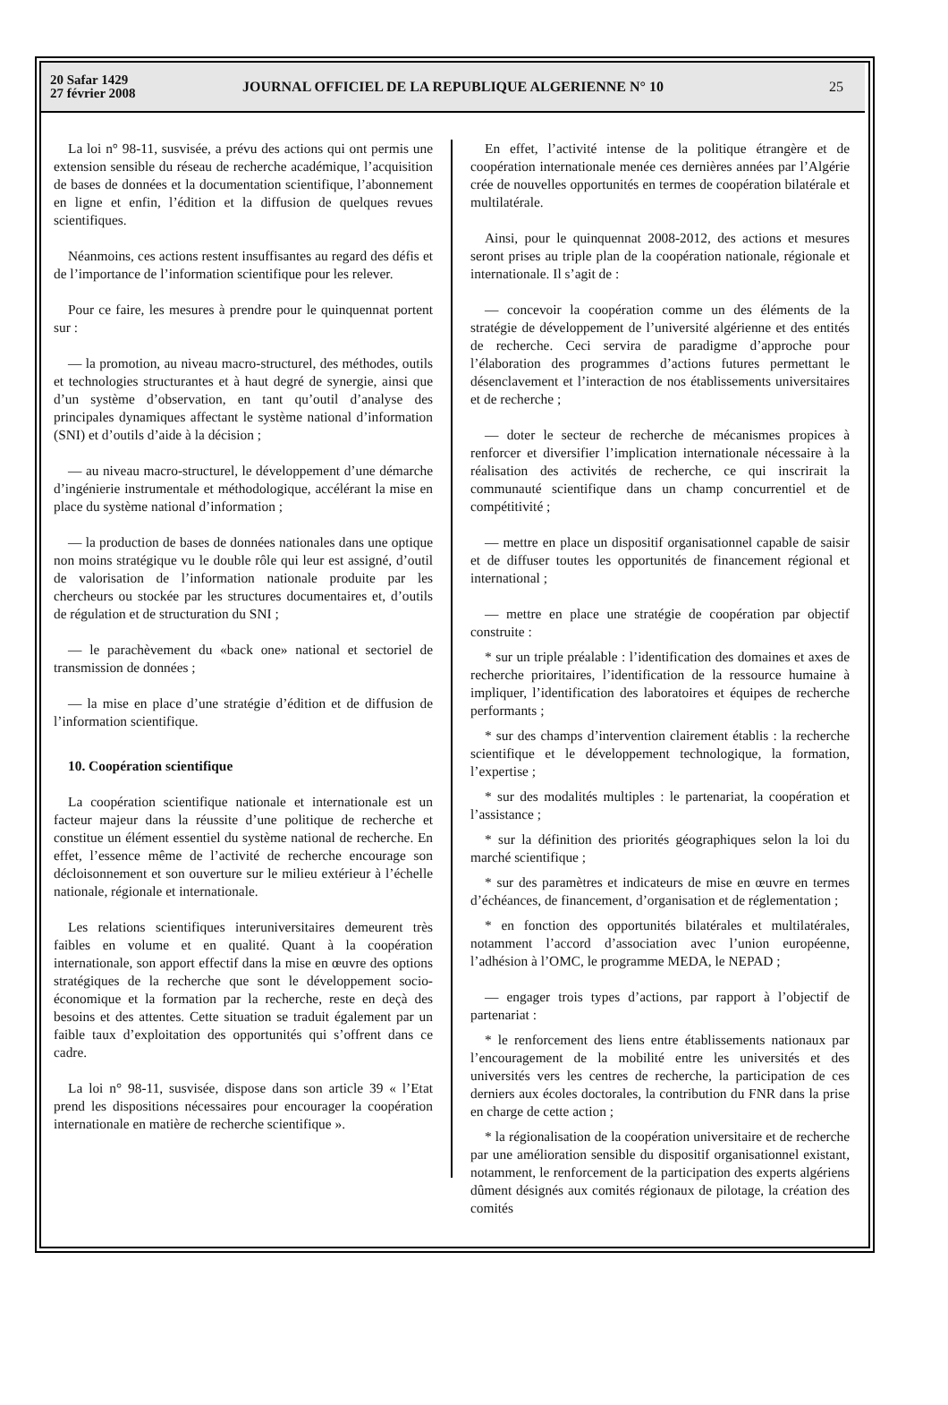20 Safar 1429
27 février 2008
JOURNAL OFFICIEL DE LA REPUBLIQUE ALGERIENNE N° 10
25
La loi n° 98-11, susvisée, a prévu des actions qui ont permis une extension sensible du réseau de recherche académique, l’acquisition de bases de données et la documentation scientifique, l’abonnement en ligne et enfin, l’édition et la diffusion de quelques revues scientifiques.
Néanmoins, ces actions restent insuffisantes au regard des défis et de l’importance de l’information scientifique pour les relever.
Pour ce faire, les mesures à prendre pour le quinquennat portent sur :
— la promotion, au niveau macro-structurel, des méthodes, outils et technologies structurantes et à haut degré de synergie, ainsi que d’un système d’observation, en tant qu’outil d’analyse des principales dynamiques affectant le système national d’information (SNI) et d’outils d’aide à la décision ;
— au niveau macro-structurel, le développement d’une démarche d’ingénierie instrumentale et méthodologique, accélérant la mise en place du système national d’information ;
— la production de bases de données nationales dans une optique non moins stratégique vu le double rôle qui leur est assigné, d’outil de valorisation de l’information nationale produite par les chercheurs ou stockée par les structures documentaires et, d’outils de régulation et de structuration du SNI ;
— le parachèvement du «back one» national et sectoriel de transmission de données ;
— la mise en place d’une stratégie d’édition et de diffusion de l’information scientifique.
10. Coopération scientifique
La coopération scientifique nationale et internationale est un facteur majeur dans la réussite d’une politique de recherche et constitue un élément essentiel du système national de recherche. En effet, l’essence même de l’activité de recherche encourage son décloisonnement et son ouverture sur le milieu extérieur à l’échelle nationale, régionale et internationale.
Les relations scientifiques interuniversitaires demeurent très faibles en volume et en qualité. Quant à la coopération internationale, son apport effectif dans la mise en œuvre des options stratégiques de la recherche que sont le développement socio-économique et la formation par la recherche, reste en deçà des besoins et des attentes. Cette situation se traduit également par un faible taux d’exploitation des opportunités qui s’offrent dans ce cadre.
La loi n° 98-11, susvisée, dispose dans son article 39 « l’Etat prend les dispositions nécessaires pour encourager la coopération internationale en matière de recherche scientifique ».
En effet, l’activité intense de la politique étrangère et de coopération internationale menée ces dernières années par l’Algérie crée de nouvelles opportunités en termes de coopération bilatérale et multilatérale.
Ainsi, pour le quinquennat 2008-2012, des actions et mesures seront prises au triple plan de la coopération nationale, régionale et internationale. Il s’agit de :
— concevoir la coopération comme un des éléments de la stratégie de développement de l’université algérienne et des entités de recherche. Ceci servira de paradigme d’approche pour l’élaboration des programmes d’actions futures permettant le désenclavement et l’interaction de nos établissements universitaires et de recherche ;
— doter le secteur de recherche de mécanismes propices à renforcer et diversifier l’implication internationale nécessaire à la réalisation des activités de recherche, ce qui inscrirait la communauté scientifique dans un champ concurrentiel et de compétitivité ;
— mettre en place un dispositif organisationnel capable de saisir et de diffuser toutes les opportunités de financement régional et international ;
— mettre en place une stratégie de coopération par objectif construite :
* sur un triple préalable : l’identification des domaines et axes de recherche prioritaires, l’identification de la ressource humaine à impliquer, l’identification des laboratoires et équipes de recherche performants ;
* sur des champs d’intervention clairement établis : la recherche scientifique et le développement technologique, la formation, l’expertise ;
* sur des modalités multiples : le partenariat, la coopération et l’assistance ;
* sur la définition des priorités géographiques selon la loi du marché scientifique ;
* sur des paramètres et indicateurs de mise en œuvre en termes d’échéances, de financement, d’organisation et de réglementation ;
* en fonction des opportunités bilatérales et multilatérales, notamment l’accord d’association avec l’union européenne, l’adhésion à l’OMC, le programme MEDA, le NEPAD ;
— engager trois types d’actions, par rapport à l’objectif de partenariat :
* le renforcement des liens entre établissements nationaux par l’encouragement de la mobilité entre les universités et des universités vers les centres de recherche, la participation de ces derniers aux écoles doctorales, la contribution du FNR dans la prise en charge de cette action ;
* la régionalisation de la coopération universitaire et de recherche par une amélioration sensible du dispositif organisationnel existant, notamment, le renforcement de la participation des experts algériens dûment désignés aux comités régionaux de pilotage, la création des comités